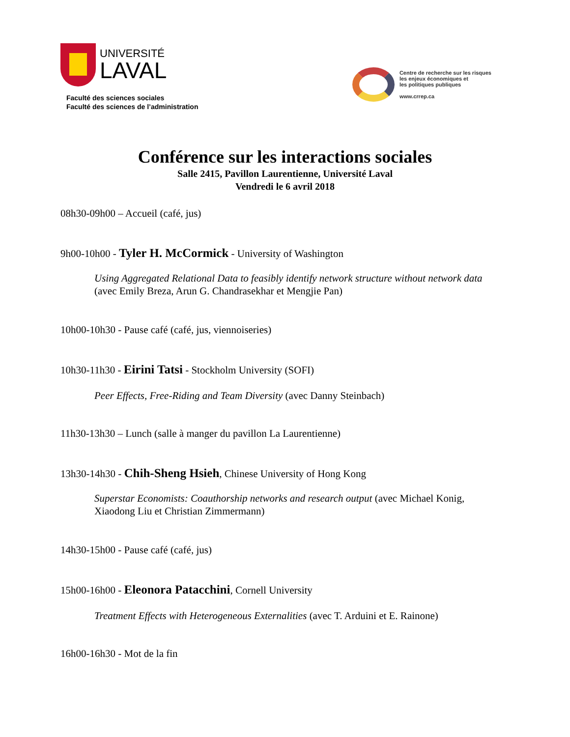UNIVERSITÉ
LAVAL
Faculté des sciences sociales
Faculté des sciences de l’administration
Centre de recherche sur les risques
les enjeux économiques et
les politiques publiques
www.crrep.ca
Conférence sur les interactions sociales
Salle 2415, Pavillon Laurentienne, Université Laval
Vendredi le 6 avril 2018
08h30-09h00 – Accueil (café, jus)
9h00-10h00 - Tyler H. McCormick - University of Washington
Using Aggregated Relational Data to feasibly identify network structure without network data (avec Emily Breza, Arun G. Chandrasekhar et Mengjie Pan)
10h00-10h30 - Pause café (café, jus, viennoiseries)
10h30-11h30 - Eirini Tatsi - Stockholm University (SOFI)
Peer Effects, Free-Riding and Team Diversity (avec Danny Steinbach)
11h30-13h30 – Lunch (salle à manger du pavillon La Laurentienne)
13h30-14h30 - Chih-Sheng Hsieh, Chinese University of Hong Kong
Superstar Economists: Coauthorship networks and research output (avec Michael Konig, Xiaodong Liu et Christian Zimmermann)
14h30-15h00 - Pause café (café, jus)
15h00-16h00 - Eleonora Patacchini, Cornell University
Treatment Effects with Heterogeneous Externalities (avec T. Arduini et E. Rainone)
16h00-16h30 - Mot de la fin